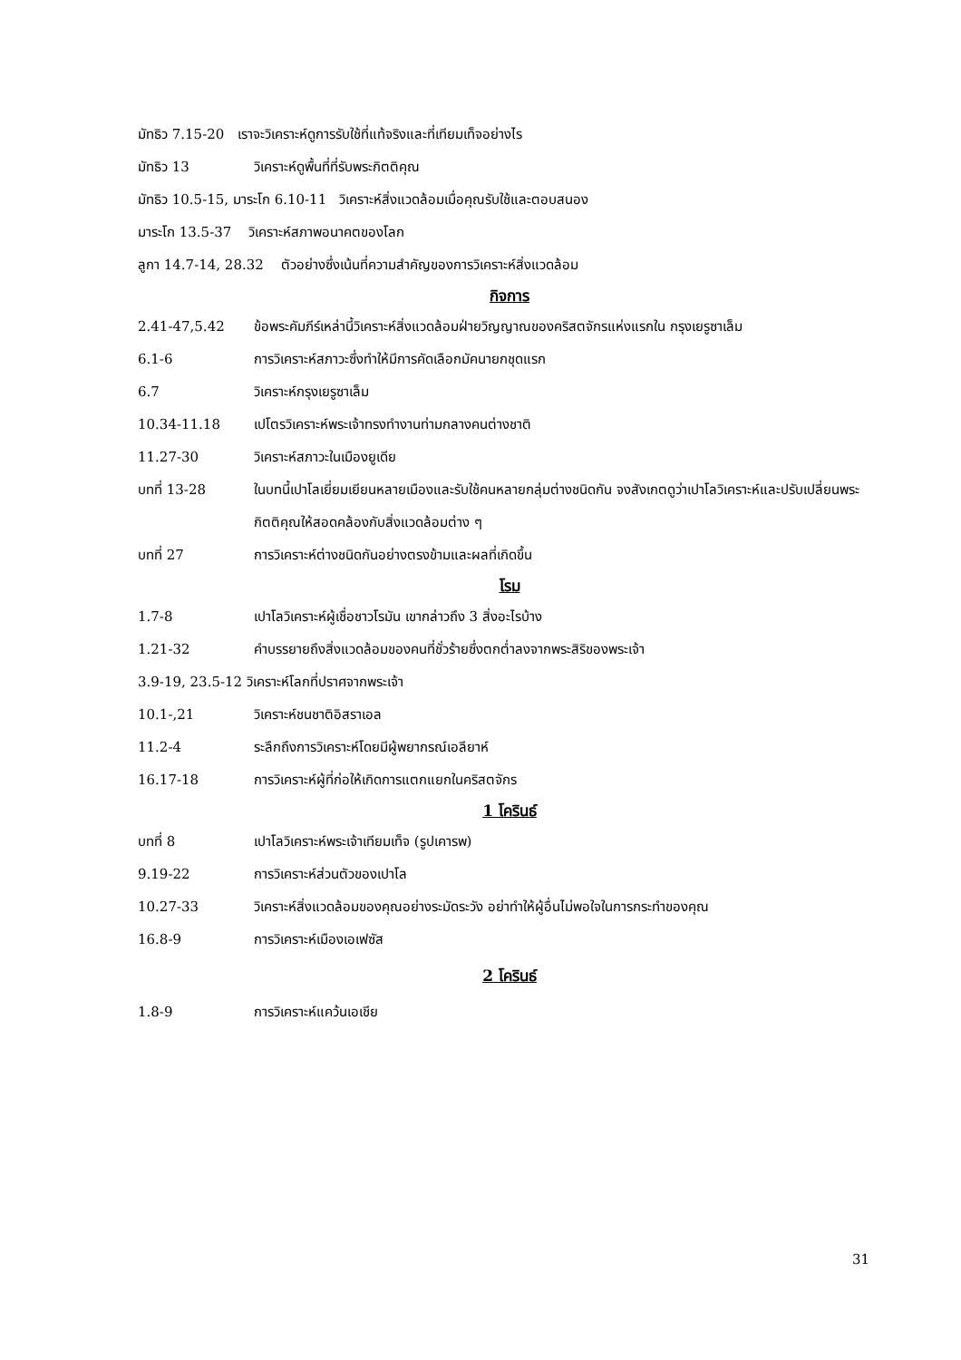มัทธิว 7.15-20 เราจะวิเคราะห์ดูการรับใช้ที่แท้จริงและที่เทียมเท็จอย่างไร
มัทธิว 13 วิเคราะห์ดูพื้นที่ที่รับพระกิตติคุณ
มัทธิว 10.5-15, มาระโก 6.10-11 วิเคราะห์สิ่งแวดล้อมเมื่อคุณรับใช้และตอบสนอง
มาระโก 13.5-37 วิเคราะห์สภาพอนาคตของโลก
ลูกา 14.7-14, 28.32 ตัวอย่างซึ่งเน้นที่ความสำคัญของการวิเคราะห์สิ่งแวดล้อม
กิจการ
2.41-47,5.42 ข้อพระคัมภีร์เหล่านี้วิเคราะห์สิ่งแวดล้อมฝ่ายวิญญาณของคริสตจักรแห่งแรกใน กรุงเยรูซาเล็ม
6.1-6 การวิเคราะห์สภาวะซึ่งทำให้มีการคัดเลือกมัคนายกชุดแรก
6.7 วิเคราะห์กรุงเยรูซาเล็ม
10.34-11.18 เปโตรวิเคราะห์พระเจ้าทรงทำงานท่ามกลางคนต่างชาติ
11.27-30 วิเคราะห์สภาวะในเมืองยูเดีย
บทที่ 13-28 ในบทนี้เปาโลเยี่ยมเยียนหลายเมืองและรับใช้คนหลายกลุ่มต่างชนิดกัน จงสังเกตดูว่าเปาโลวิเคราะห์และปรับเปลี่ยนพระกิตติคุณให้สอดคล้องกับสิ่งแวดล้อมต่าง ๆ
บทที่ 27 การวิเคราะห์ต่างชนิดกันอย่างตรงข้ามและผลที่เกิดขึ้น
โรม
1.7-8 เปาโลวิเคราะห์ผู้เชื่อชาวโรมัน เขากล่าวถึง 3 สิ่งอะไรบ้าง
1.21-32 คำบรรยายถึงสิ่งแวดล้อมของคนที่ชั่วร้ายซึ่งตกต่ำลงจากพระสิริของพระเจ้า
3.9-19, 23.5-12 วิเคราะห์โลกที่ปราศจากพระเจ้า
10.1-,21 วิเคราะห์ชนชาติอิสราเอล
11.2-4 ระลึกถึงการวิเคราะห์โดยมีผู้พยากรณ์เอลียาห์
16.17-18 การวิเคราะห์ผู้ที่ก่อให้เกิดการแตกแยกในคริสตจักร
1 โครินธ์
บทที่ 8 เปาโลวิเคราะห์พระเจ้าเทียมเท็จ (รูปเคารพ)
9.19-22 การวิเคราะห์ส่วนตัวของเปาโล
10.27-33 วิเคราะห์สิ่งแวดล้อมของคุณอย่างระมัดระวัง อย่าทำให้ผู้อื่นไม่พอใจในการกระทำของคุณ
16.8-9 การวิเคราะห์เมืองเอเฟซัส
2 โครินธ์
1.8-9 การวิเคราะห์แคว้นเอเชีย
31